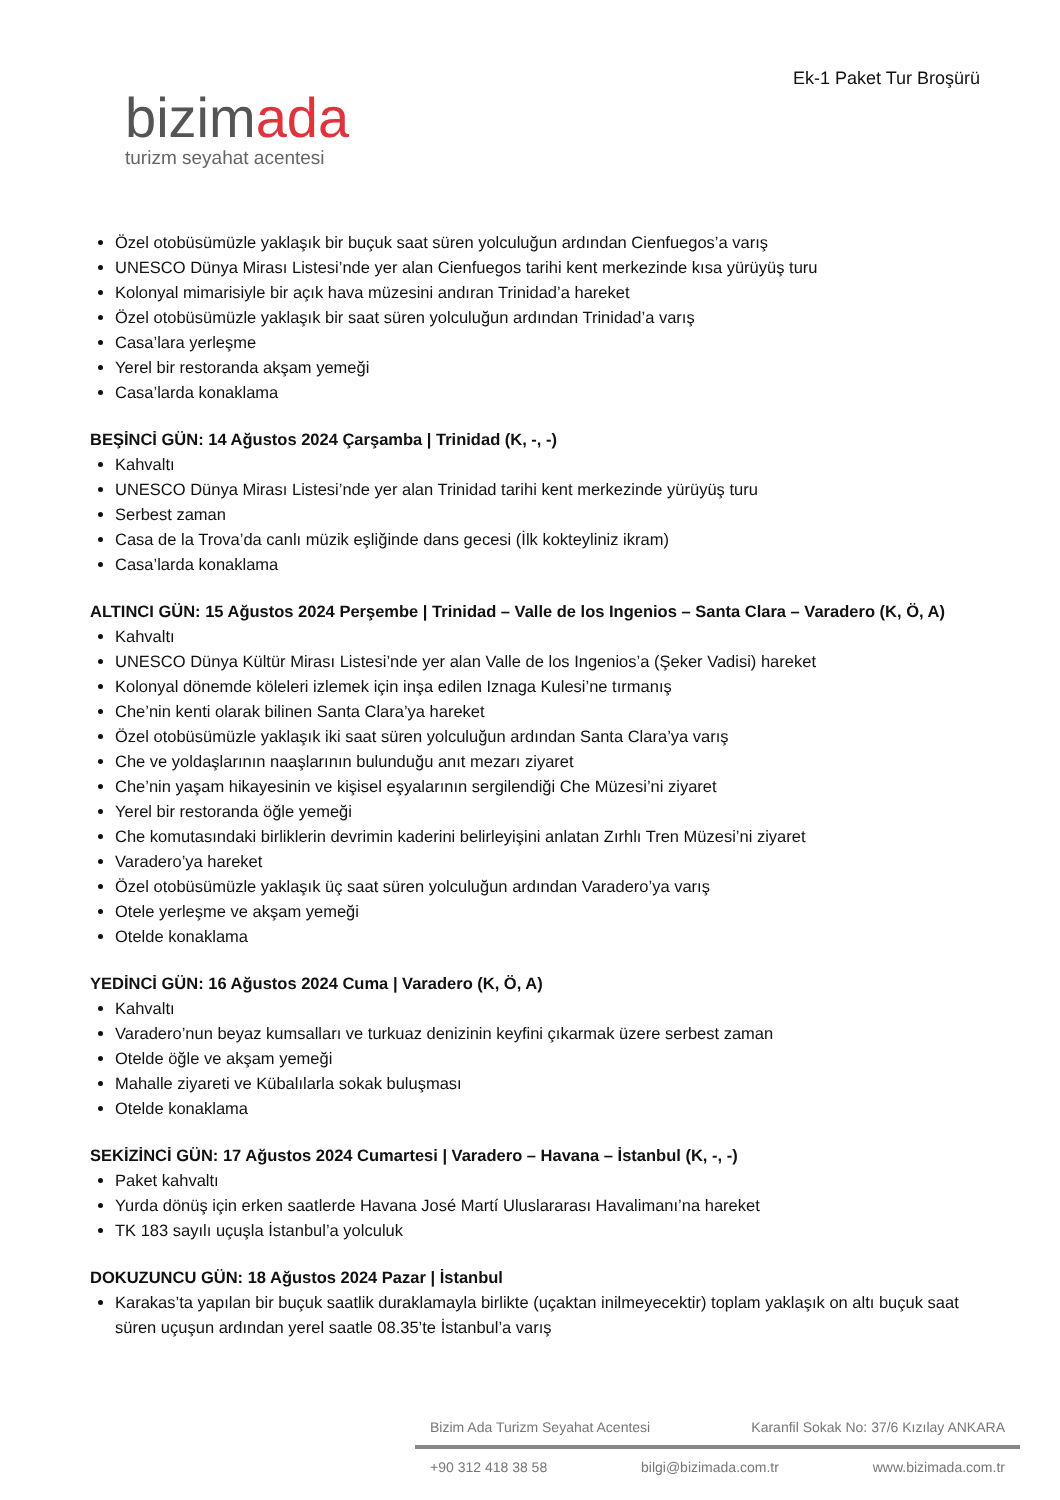bizimada
turizm seyahat acentesi
Ek-1 Paket Tur Broşürü
Özel otobüsümüzle yaklaşık bir buçuk saat süren yolculuğun ardından Cienfuegos’a varış
UNESCO Dünya Mirası Listesi’nde yer alan Cienfuegos tarihi kent merkezinde kısa yürüyüş turu
Kolonyal mimarisiyle bir açık hava müzesini andıran Trinidad’a hareket
Özel otobüsümüzle yaklaşık bir saat süren yolculuğun ardından Trinidad’a varış
Casa’lara yerleşme
Yerel bir restoranda akşam yemeği
Casa’larda konaklama
BEŞİNCİ GÜN: 14 Ağustos 2024 Çarşamba | Trinidad (K, -, -)
Kahvaltı
UNESCO Dünya Mirası Listesi’nde yer alan Trinidad tarihi kent merkezinde yürüyüş turu
Serbest zaman
Casa de la Trova’da canlı müzik eşliğinde dans gecesi (İlk kokteyliniz ikram)
Casa’larda konaklama
ALTINCI GÜN: 15 Ağustos 2024 Perşembe | Trinidad – Valle de los Ingenios – Santa Clara – Varadero (K, Ö, A)
Kahvaltı
UNESCO Dünya Kültür Mirası Listesi’nde yer alan Valle de los Ingenios’a (Şeker Vadisi) hareket
Kolonyal dönemde köleleri izlemek için inşa edilen Iznaga Kulesi’ne tırmanış
Che’nin kenti olarak bilinen Santa Clara’ya hareket
Özel otobüsümüzle yaklaşık iki saat süren yolculuğun ardından Santa Clara’ya varış
Che ve yoldaşlarının naaşlarının bulunduğu anıt mezarı ziyaret
Che’nin yaşam hikayesinin ve kişisel eşyalarının sergilendiği Che Müzesi’ni ziyaret
Yerel bir restoranda öğle yemeği
Che komutasındaki birliklerin devrimin kaderini belirleyişini anlatan Zırhlı Tren Müzesi’ni ziyaret
Varadero’ya hareket
Özel otobüsümüzle yaklaşık üç saat süren yolculuğun ardından Varadero’ya varış
Otele yerleşme ve akşam yemeği
Otelde konaklama
YEDİNCİ GÜN: 16 Ağustos 2024 Cuma | Varadero (K, Ö, A)
Kahvaltı
Varadero’nun beyaz kumsalları ve turkuaz denizinin keyfini çıkarmak üzere serbest zaman
Otelde öğle ve akşam yemeği
Mahalle ziyareti ve Kübalılarla sokak buluşması
Otelde konaklama
SEKİZİNCİ GÜN: 17 Ağustos 2024 Cumartesi | Varadero – Havana – İstanbul (K, -, -)
Paket kahvaltı
Yurda dönüş için erken saatlerde Havana José Martí Uluslararası Havalimanı’na hareket
TK 183 sayılı uçuşla İstanbul’a yolculuk
DOKUZUNCU GÜN: 18 Ağustos 2024 Pazar | İstanbul
Karakas’ta yapılan bir buçuk saatlik duraklamayla birlikte (uçaktan inilmeyecektir) toplam yaklaşık on altı buçuk saat süren uçuşun ardından yerel saatle 08.35’te İstanbul’a varış
Bizim Ada Turizm Seyahat Acentesi Karanfil Sokak No: 37/6 Kızılay ANKARA
+90 312 418 38 58 bilgi@bizimada.com.tr www.bizimada.com.tr